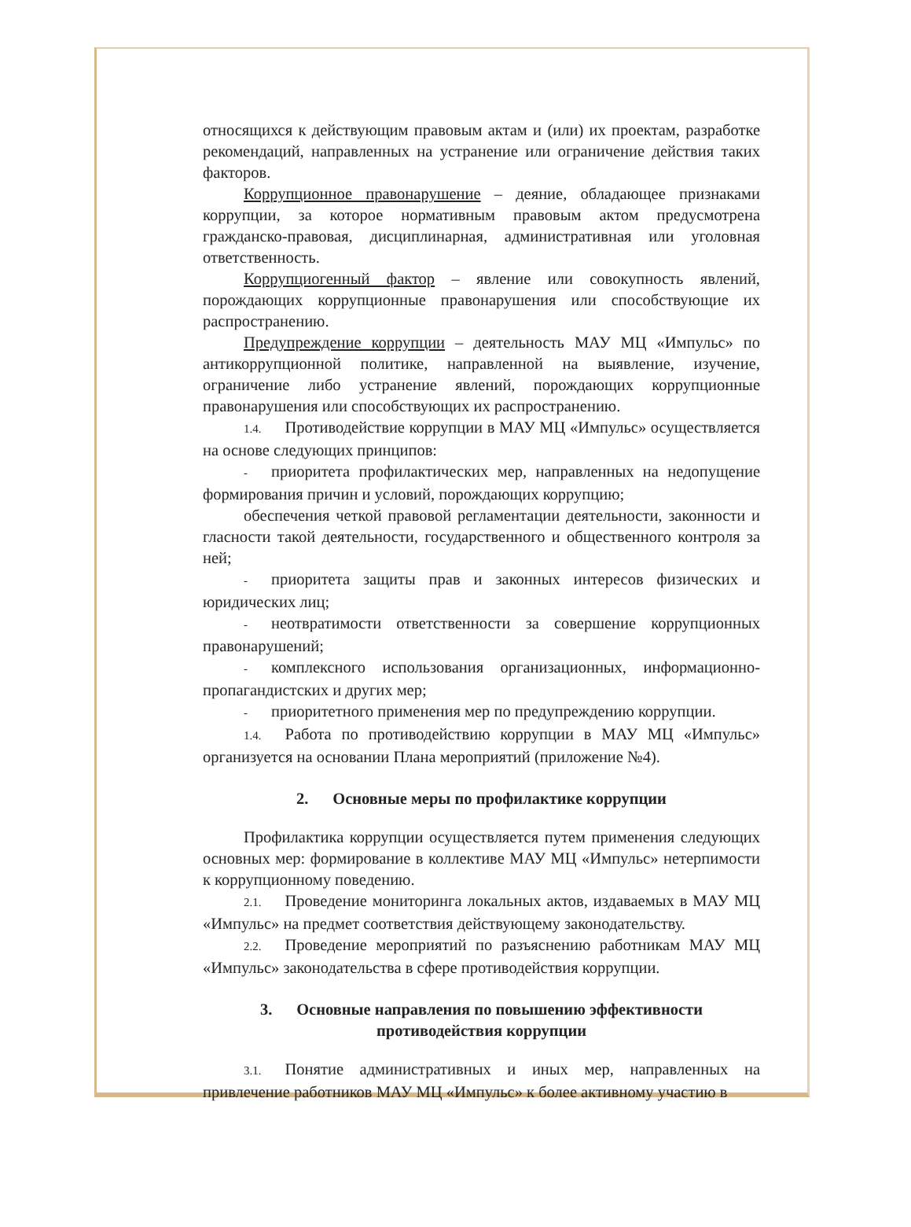относящихся к действующим правовым актам и (или) их проектам, разработке рекомендаций, направленных на устранение или ограничение действия таких факторов.
Коррупционное правонарушение – деяние, обладающее признаками коррупции, за которое нормативным правовым актом предусмотрена гражданско-правовая, дисциплинарная, административная или уголовная ответственность.
Коррупциогенный фактор – явление или совокупность явлений, порождающих коррупционные правонарушения или способствующие их распространению.
Предупреждение коррупции – деятельность МАУ МЦ «Импульс» по антикоррупционной политике, направленной на выявление, изучение, ограничение либо устранение явлений, порождающих коррупционные правонарушения или способствующих их распространению.
1.4. Противодействие коррупции в МАУ МЦ «Импульс» осуществляется на основе следующих принципов:
- приоритета профилактических мер, направленных на недопущение формирования причин и условий, порождающих коррупцию;
обеспечения четкой правовой регламентации деятельности, законности и гласности такой деятельности, государственного и общественного контроля за ней;
- приоритета защиты прав и законных интересов физических и юридических лиц;
- неотвратимости ответственности за совершение коррупционных правонарушений;
- комплексного использования организационных, информационно-пропагандистских и других мер;
- приоритетного применения мер по предупреждению коррупции.
1.4. Работа по противодействию коррупции в МАУ МЦ «Импульс» организуется на основании Плана мероприятий (приложение №4).
2. Основные меры по профилактике коррупции
Профилактика коррупции осуществляется путем применения следующих основных мер: формирование в коллективе МАУ МЦ «Импульс» нетерпимости к коррупционному поведению.
2.1. Проведение мониторинга локальных актов, издаваемых в МАУ МЦ «Импульс» на предмет соответствия действующему законодательству.
2.2. Проведение мероприятий по разъяснению работникам МАУ МЦ «Импульс» законодательства в сфере противодействия коррупции.
3. Основные направления по повышению эффективности
противодействия коррупции
3.1. Понятие административных и иных мер, направленных на привлечение работников МАУ МЦ «Импульс» к более активному участию в